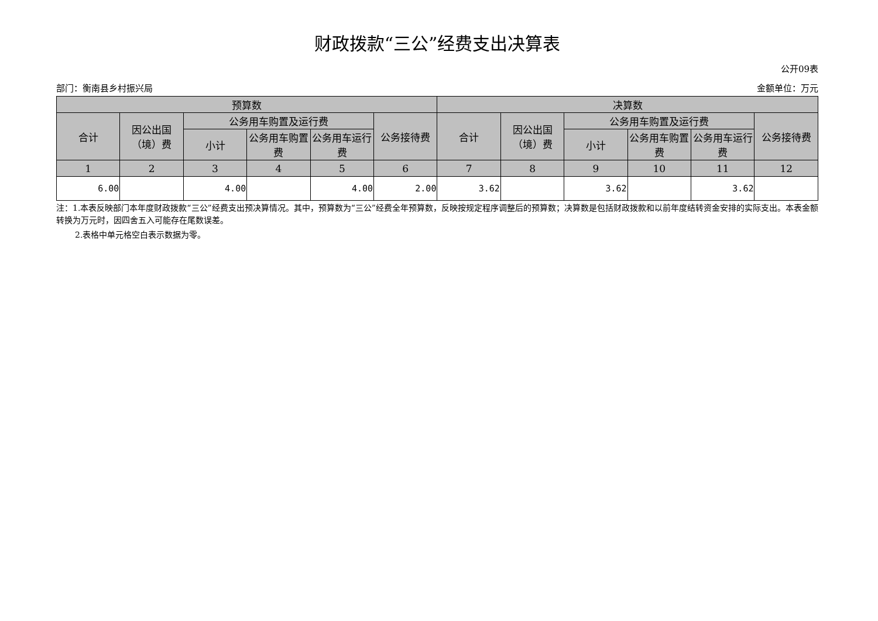财政拨款“三公”经费支出决算表
公开09表
部门：衡南县乡村振兴局 金额单位：万元
| 预算数 | | | | | | 决算数 | | | | | |
| --- | --- | --- | --- | --- | --- | --- | --- | --- | --- | --- | --- |
| 合计 | 因公出国（境）费 | 公务用车购置及运行费 | | | 公务接待费 | 合计 | 因公出国（境）费 | 公务用车购置及运行费 | | | 公务接待费 |
| | | 小计 | 公务用车购置费 | 公务用车运行费 | | | | 小计 | 公务用车购置费 | 公务用车运行费 | |
| 1 | 2 | 3 | 4 | 5 | 6 | 7 | 8 | 9 | 10 | 11 | 12 |
| 6.00 | | 4.00 | | 4.00 | 2.00 | 3.62 | | 3.62 | | 3.62 | |
注：1.本表反映部门本年度财政拨款“三公”经费支出预决算情况。其中，预算数为“三公”经费全年预算数，反映按规定程序调整后的预算数；决算数是包括财政拨款和以前年度结转资金安排的实际支出。本表金额转换为万元时，因四舍五入可能存在尾数误差。
2.表格中单元格空白表示数据为零。